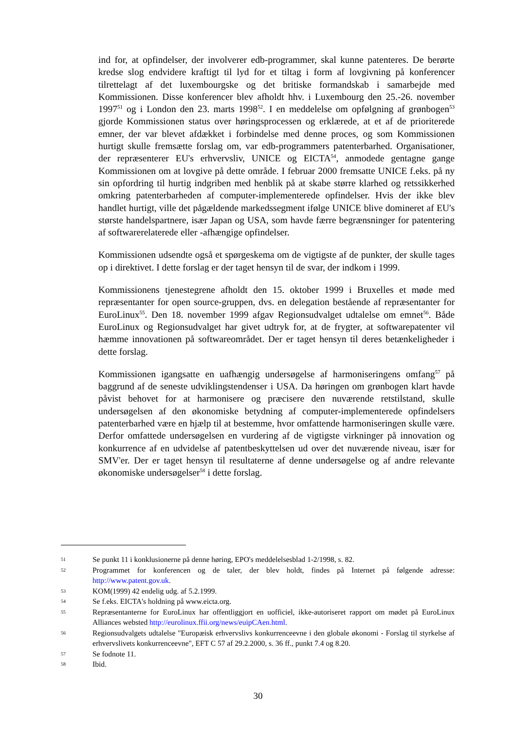ind for, at opfindelser, der involverer edb-programmer, skal kunne patenteres. De berørte kredse slog endvidere kraftigt til lyd for et tiltag i form af lovgivning på konferencer tilrettelagt af det luxembourgske og det britiske formandskab i samarbejde med Kommissionen. Disse konferencer blev afholdt hhv. i Luxembourg den 25.-26. november 1997<sup>51</sup> og i London den 23. marts 1998<sup>52</sup>. I en meddelelse om opfølgning af grønbogen<sup>53</sup> gjorde Kommissionen status over høringsprocessen og erklærede, at et af de prioriterede emner, der var blevet afdækket i forbindelse med denne proces, og som Kommissionen hurtigt skulle fremsætte forslag om, var edb-programmers patenterbarhed. Organisationer, der repræsenterer EU's erhvervsliv, UNICE og EICTA<sup>54</sup>, anmodede gentagne gange Kommissionen om at lovgive på dette område. I februar 2000 fremsatte UNICE f.eks. på ny sin opfordring til hurtig indgriben med henblik på at skabe større klarhed og retssikkerhed omkring patenterbarheden af computer-implementerede opfindelser. Hvis der ikke blev handlet hurtigt, ville det pågældende markedssegment ifølge UNICE blive domineret af EU's største handelspartnere, især Japan og USA, som havde færre begrænsninger for patentering af softwarerelaterede eller -afhængige opfindelser.
Kommissionen udsendte også et spørgeskema om de vigtigste af de punkter, der skulle tages op i direktivet. I dette forslag er der taget hensyn til de svar, der indkom i 1999.
Kommissionens tjenestegrene afholdt den 15. oktober 1999 i Bruxelles et møde med repræsentanter for open source-gruppen, dvs. en delegation bestående af repræsentanter for EuroLinux<sup>55</sup>. Den 18. november 1999 afgav Regionsudvalget udtalelse om emnet<sup>56</sup>. Både EuroLinux og Regionsudvalget har givet udtryk for, at de frygter, at softwarepatenter vil hæmme innovationen på softwareområdet. Der er taget hensyn til deres betænkeligheder i dette forslag.
Kommissionen igangsatte en uafhængig undersøgelse af harmoniseringens omfang<sup>57</sup> på baggrund af de seneste udviklingstendenser i USA. Da høringen om grønbogen klart havde påvist behovet for at harmonisere og præcisere den nuværende retstilstand, skulle undersøgelsen af den økonomiske betydning af computer-implementerede opfindelsers patenterbarhed være en hjælp til at bestemme, hvor omfattende harmoniseringen skulle være. Derfor omfattede undersøgelsen en vurdering af de vigtigste virkninger på innovation og konkurrence af en udvidelse af patentbeskyttelsen ud over det nuværende niveau, især for SMV'er. Der er taget hensyn til resultaterne af denne undersøgelse og af andre relevante økonomiske undersøgelser<sup>58</sup> i dette forslag.
51 Se punkt 11 i konklusionerne på denne høring, EPO's meddelelsesblad 1-2/1998, s. 82.
52 Programmet for konferencen og de taler, der blev holdt, findes på Internet på følgende adresse: http://www.patent.gov.uk.
53 KOM(1999) 42 endelig udg. af 5.2.1999.
54 Se f.eks. EICTA's holdning på www.eicta.org.
55 Repræsentanterne for EuroLinux har offentliggjort en uofficiel, ikke-autoriseret rapport om mødet på EuroLinux Alliances websted http://eurolinux.ffii.org/news/euipCAen.html.
56 Regionsudvalgets udtalelse "Europæisk erhvervslivs konkurrenceevne i den globale økonomi - Forslag til styrkelse af erhvervslivets konkurrenceevne", EFT C 57 af 29.2.2000, s. 36 ff., punkt 7.4 og 8.20.
57 Se fodnote 11.
58 Ibid.
30